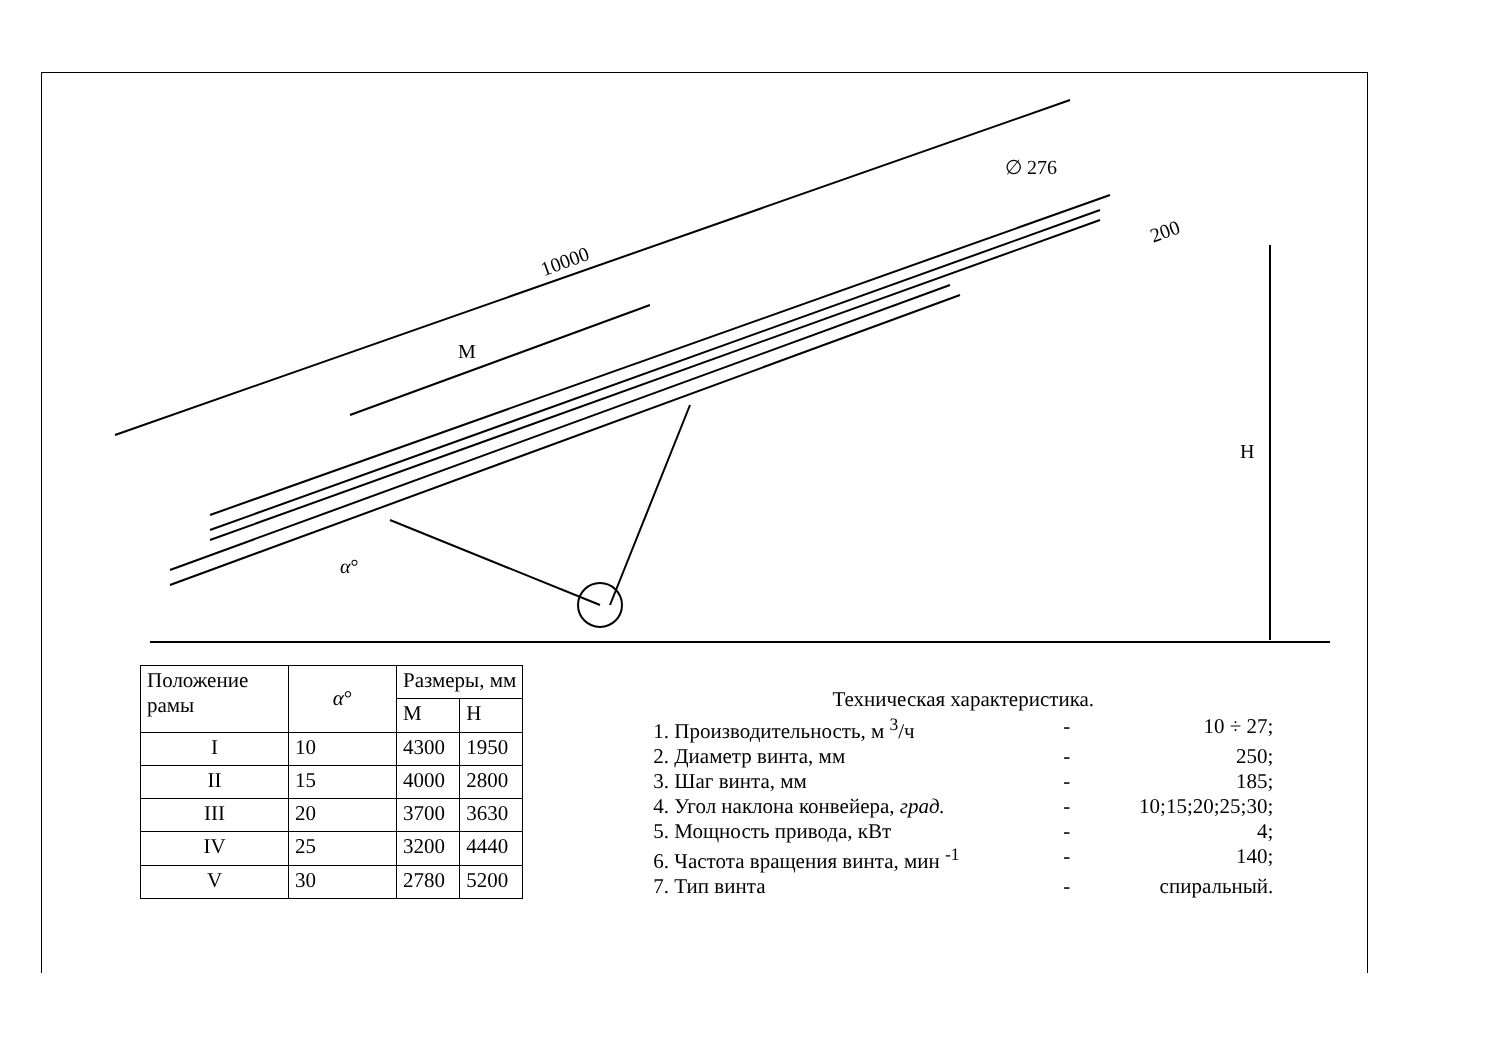10000
М
∅ 276
200
Н
α°
| Положение рамы | α ° | Размеры, мм | |
| --- | --- | --- | --- |
| | | М | Н |
| I | 10 | 4300 | 1950 |
| II | 15 | 4000 | 2800 |
| III | 20 | 3700 | 3630 |
| IV | 25 | 3200 | 4440 |
| V | 30 | 2780 | 5200 |
Техническая характеристика.
1. Производительность, м <sup>3</sup>/ч - 10 ÷ 27;
2. Диаметр винта, мм - 250;
3. Шаг винта, мм - 185;
4. Угол наклона конвейера, град. - 10;15;20;25;30;
5. Мощность привода, кВт - 4;
6. Частота вращения винта, мин <sup>-1</sup> - 140;
7. Тип винта - спиральный.